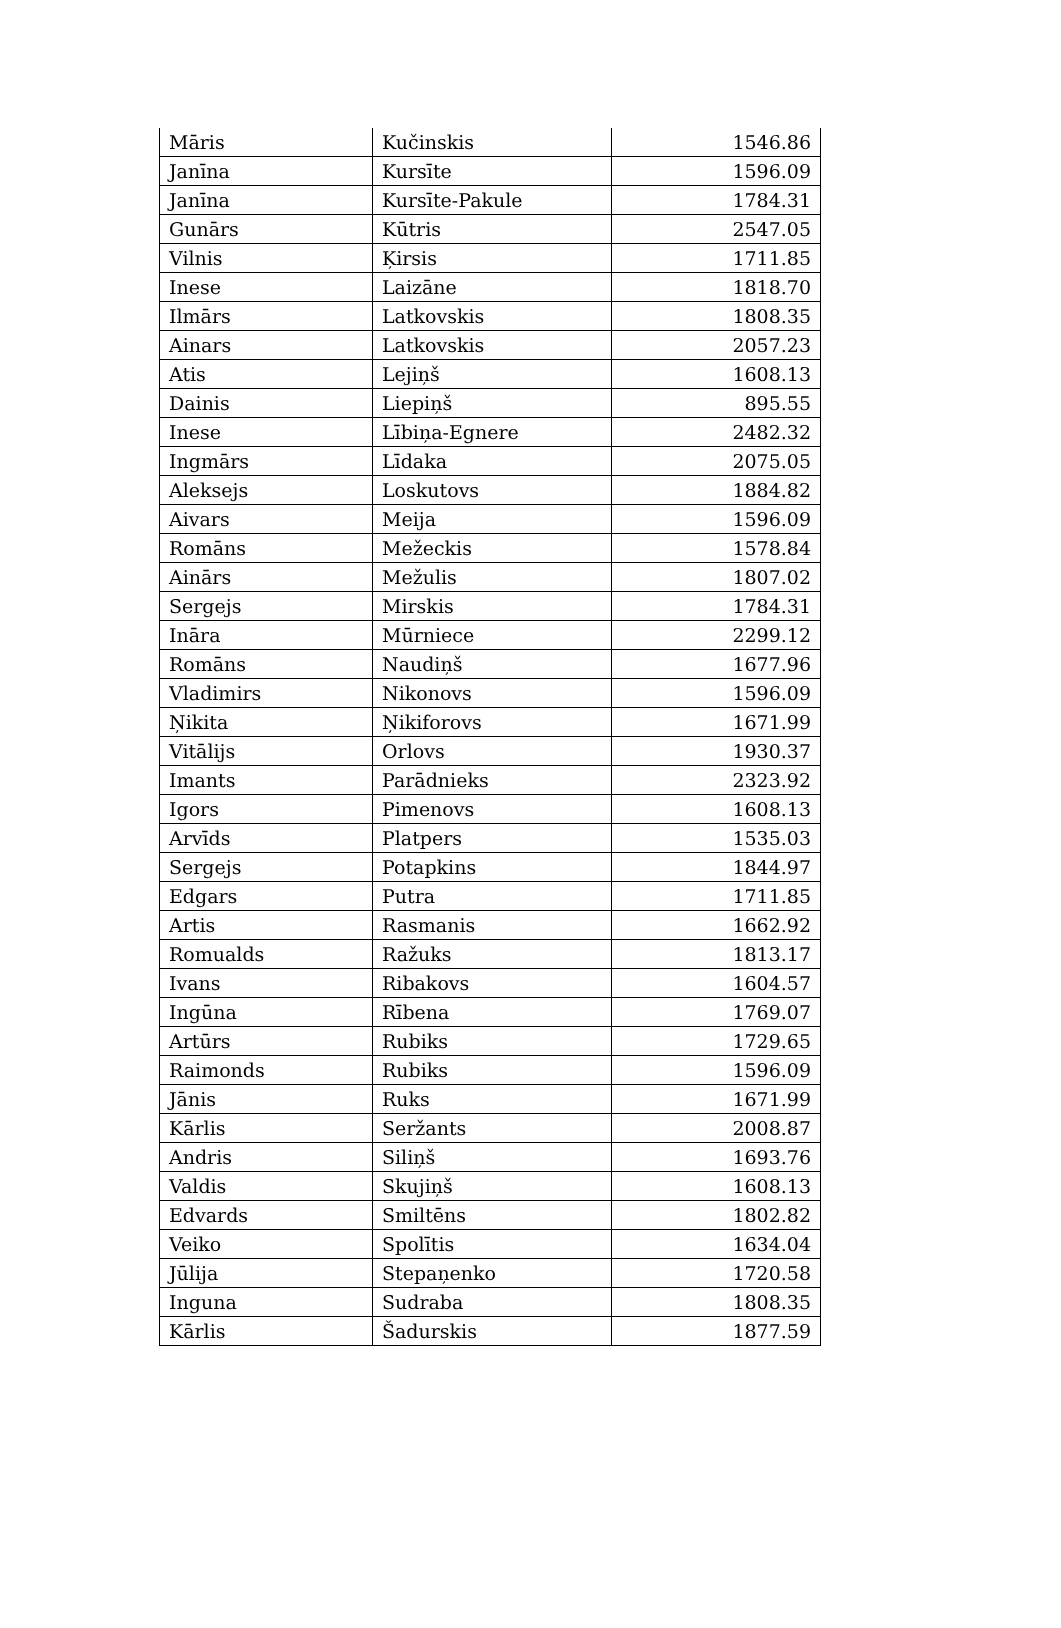| Māris | Kučinskis | 1546.86 |
| Janīna | Kursīte | 1596.09 |
| Janīna | Kursīte-Pakule | 1784.31 |
| Gunārs | Kūtris | 2547.05 |
| Vilnis | Ķirsis | 1711.85 |
| Inese | Laizāne | 1818.70 |
| Ilmārs | Latkovskis | 1808.35 |
| Ainars | Latkovskis | 2057.23 |
| Atis | Lejiņš | 1608.13 |
| Dainis | Liepiņš | 895.55 |
| Inese | Lībiņa-Egnere | 2482.32 |
| Ingmārs | Līdaka | 2075.05 |
| Aleksejs | Loskutovs | 1884.82 |
| Aivars | Meija | 1596.09 |
| Romāns | Mežeckis | 1578.84 |
| Ainārs | Mežulis | 1807.02 |
| Sergejs | Mirskis | 1784.31 |
| Ināra | Mūrniece | 2299.12 |
| Romāns | Naudiņš | 1677.96 |
| Vladimirs | Nikonovs | 1596.09 |
| Ņikita | Ņikiforovs | 1671.99 |
| Vitālijs | Orlovs | 1930.37 |
| Imants | Parādnieks | 2323.92 |
| Igors | Pimenovs | 1608.13 |
| Arvīds | Platpers | 1535.03 |
| Sergejs | Potapkins | 1844.97 |
| Edgars | Putra | 1711.85 |
| Artis | Rasmanis | 1662.92 |
| Romualds | Ražuks | 1813.17 |
| Ivans | Ribakovs | 1604.57 |
| Ingūna | Rībena | 1769.07 |
| Artūrs | Rubiks | 1729.65 |
| Raimonds | Rubiks | 1596.09 |
| Jānis | Ruks | 1671.99 |
| Kārlis | Seržants | 2008.87 |
| Andris | Siliņš | 1693.76 |
| Valdis | Skujiņš | 1608.13 |
| Edvards | Smiltēns | 1802.82 |
| Veiko | Spolītis | 1634.04 |
| Jūlija | Stepaņenko | 1720.58 |
| Inguna | Sudraba | 1808.35 |
| Kārlis | Šadurskis | 1877.59 |